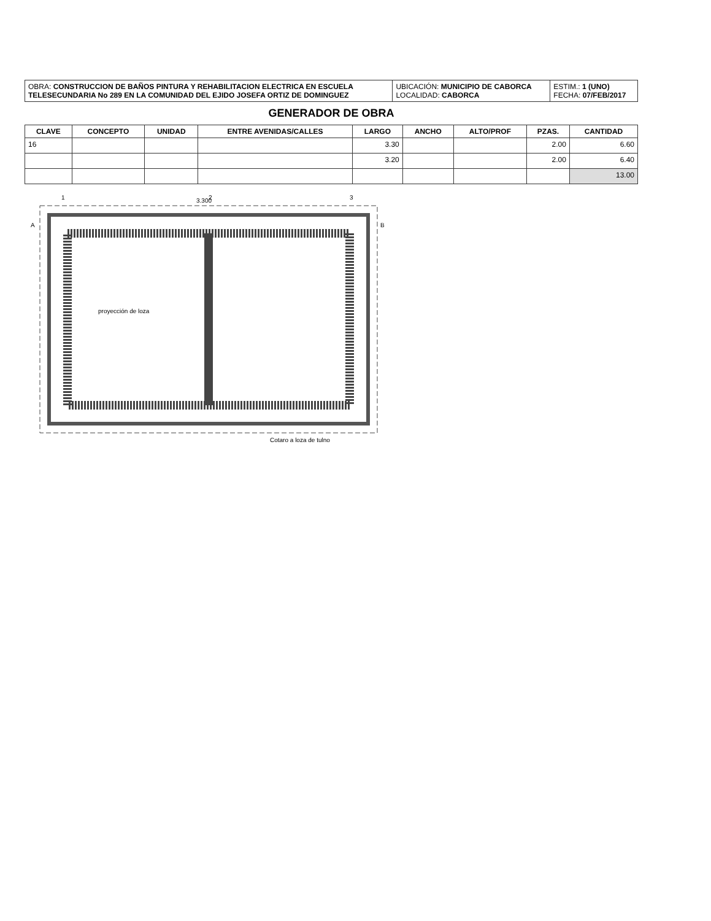| OBRA: CONSTRUCCION DE BAÑOS PINTURA Y REHABILITACION ELECTRICA EN ESCUELA TELESECUNDARIA No 289 EN LA COMUNIDAD DEL EJIDO JOSEFA ORTIZ DE DOMINGUEZ | UBICACIÓN: MUNICIPIO DE CABORCA LOCALIDAD: CABORCA | ESTIM.: 1 (UNO) FECHA: 07/FEB/2017 |
GENERADOR DE OBRA
| CLAVE | CONCEPTO | UNIDAD | ENTRE AVENIDAS/CALLES | LARGO | ANCHO | ALTO/PROF | PZAS. | CANTIDAD |
| --- | --- | --- | --- | --- | --- | --- | --- | --- |
| 16 | | | | 3.30 | | | 2.00 | 6.60 |
| | | | | 3.20 | | | 2.00 | 6.40 |
| | | | | | | | | 13.00 |
3.300
proyección de loza
Cotaro a loza de tulno
A
B
1
2
3